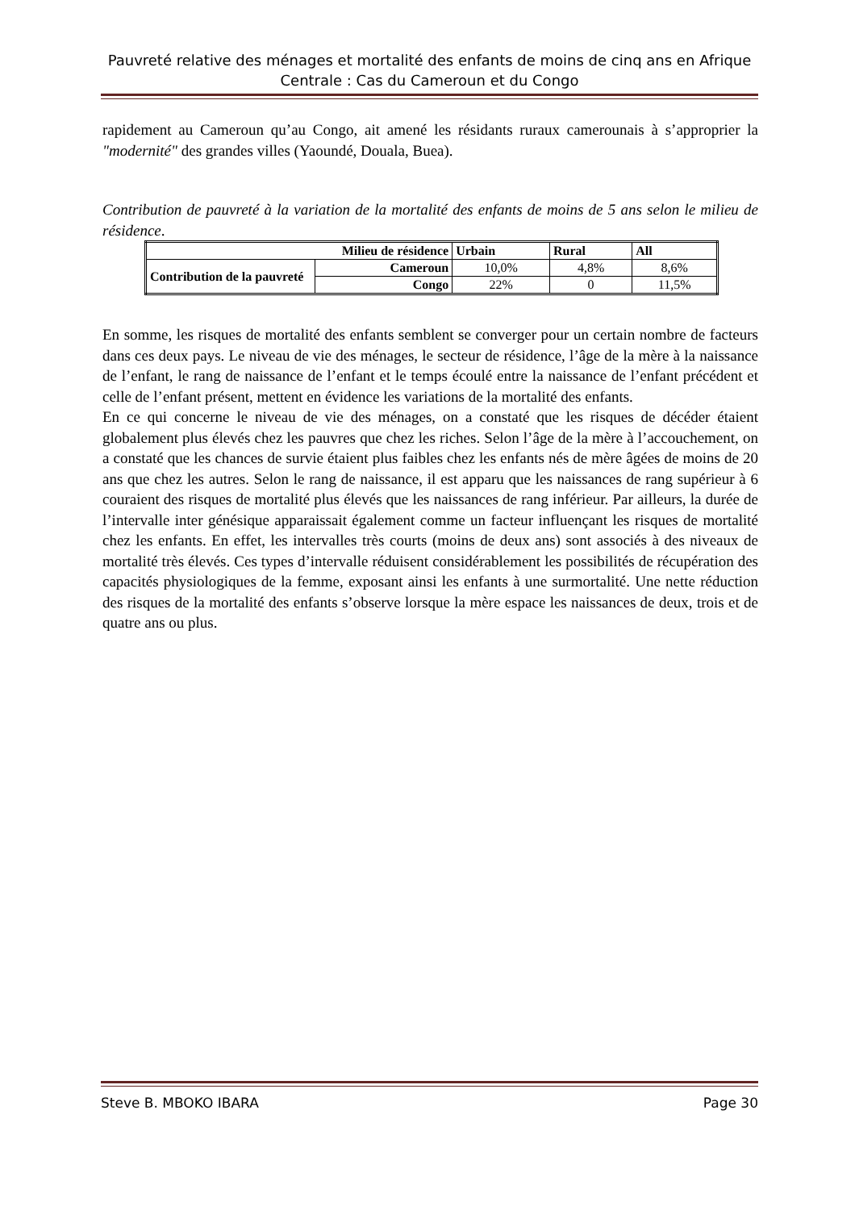Pauvreté relative des ménages et mortalité des enfants de moins de cinq ans en Afrique Centrale : Cas du Cameroun et du Congo
rapidement au Cameroun qu’au Congo, ait amené les résidants ruraux camerounais à s’approprier la "modernité" des grandes villes (Yaoundé, Douala, Buea).
Contribution de pauvreté à la variation de la mortalité des enfants de moins de 5 ans selon le milieu de résidence.
| Milieu de résidence | | Urbain | Rural | All |
| --- | --- | --- | --- | --- |
| Contribution de la pauvreté | Cameroun | 10,0% | 4,8% | 8,6% |
| | Congo | 22% | 0 | 11,5% |
En somme, les risques de mortalité des enfants semblent se converger pour un certain nombre de facteurs dans ces deux pays. Le niveau de vie des ménages, le secteur de résidence, l’âge de la mère à la naissance de l’enfant, le rang de naissance de l’enfant et le temps écoulé entre la naissance de l’enfant précédent et celle de l’enfant présent, mettent en évidence les variations de la mortalité des enfants.
En ce qui concerne le niveau de vie des ménages, on a constaté que les risques de décéder étaient globalement plus élevés chez les pauvres que chez les riches. Selon l’âge de la mère à l’accouchement, on a constaté que les chances de survie étaient plus faibles chez les enfants nés de mère âgées de moins de 20 ans que chez les autres. Selon le rang de naissance, il est apparu que les naissances de rang supérieur à 6 couraient des risques de mortalité plus élevés que les naissances de rang inférieur. Par ailleurs, la durée de l’intervalle inter génésique apparaissait également comme un facteur influençant les risques de mortalité chez les enfants. En effet, les intervalles très courts (moins de deux ans) sont associés à des niveaux de mortalité très élevés. Ces types d’intervalle réduisent considérablement les possibilités de récupération des capacités physiologiques de la femme, exposant ainsi les enfants à une surmortalité. Une nette réduction des risques de la mortalité des enfants s’observe lorsque la mère espace les naissances de deux, trois et de quatre ans ou plus.
Steve B. MBOKO IBARA Page 30